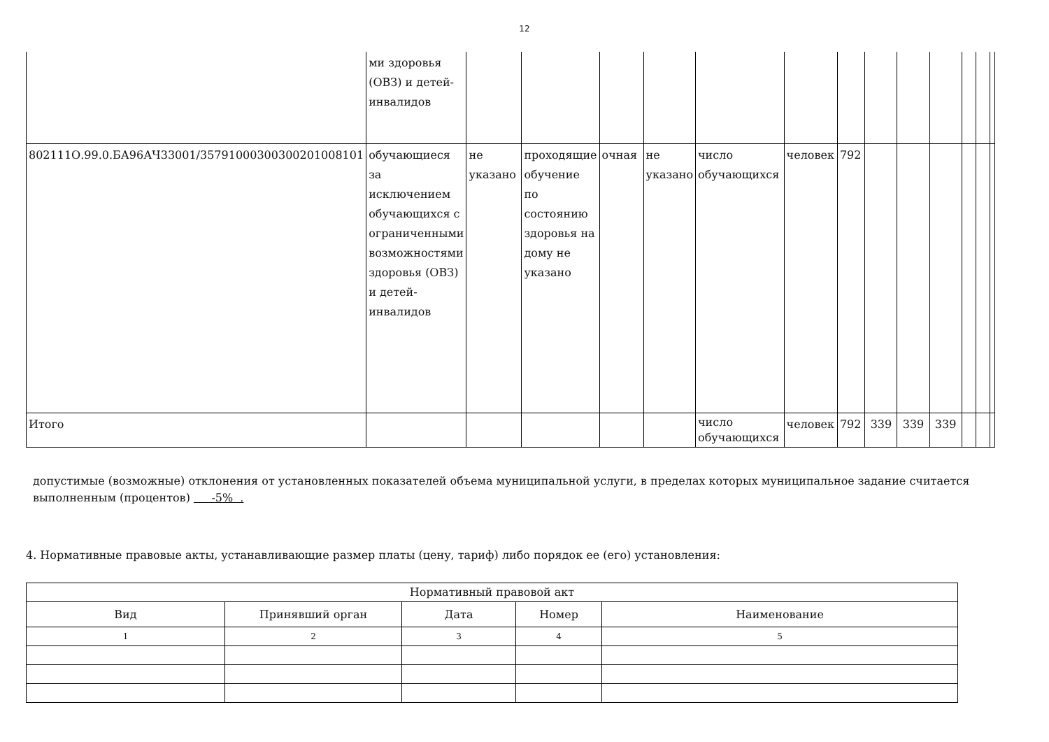12
| | ми здоровья (ОВЗ) и детей-инвалидов | | | | | | | | | | | | | |
| 802111О.99.0.БА96АЧ33001/35791000300300201008101 | обучающиеся за исключением обучающихся с ограниченными возможностями здоровья (ОВЗ) и детей-инвалидов | не указано | проходящие обучение по состоянию здоровья на дому не указано | очная | не указано | число обучающихся | человек | 792 | | | | | | |
| Итого | | | | | | число обучающихся | человек | 792 | 339 | 339 | 339 | | | |
допустимые (возможные) отклонения от установленных показателей объема муниципальной услуги, в пределах которых муниципальное задание считается выполненным (процентов) -5% .
4. Нормативные правовые акты, устанавливающие размер платы (цену, тариф) либо порядок ее (его) установления:
| Нормативный правовой акт | | | | |
| --- | --- | --- | --- | --- |
| Вид | Принявший орган | Дата | Номер | Наименование |
| 1 | 2 | 3 | 4 | 5 |